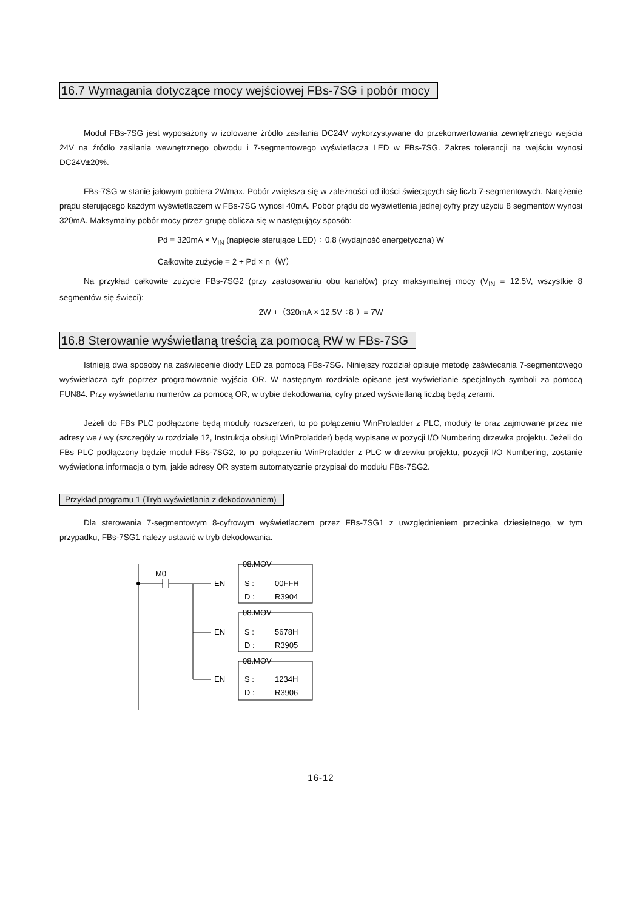16.7 Wymagania dotyczące mocy wejściowej FBs-7SG i pobór mocy
Moduł FBs-7SG jest wyposażony w izolowane źródło zasilania DC24V wykorzystywane do przekonwertowania zewnętrznego wejścia 24V na źródło zasilania wewnętrznego obwodu i 7-segmentowego wyświetlacza LED w FBs-7SG. Zakres tolerancji na wejściu wynosi DC24V±20%.
FBs-7SG w stanie jałowym pobiera 2Wmax. Pobór zwiększa się w zależności od ilości świecących się liczb 7-segmentowych. Natężenie prądu sterującego każdym wyświetlaczem w FBs-7SG wynosi 40mA. Pobór prądu do wyświetlenia jednej cyfry przy użyciu 8 segmentów wynosi 320mA. Maksymalny pobór mocy przez grupę oblicza się w następujący sposób:
Pd = 320mA × V<sub>IN</sub> (napięcie sterujące LED) ÷ 0.8 (wydajność energetyczna) W
Całkowite zużycie = 2 + Pd × n（W）
Na przykład całkowite zużycie FBs-7SG2 (przy zastosowaniu obu kanałów) przy maksymalnej mocy (V<sub>IN</sub> = 12.5V, wszystkie 8 segmentów się świeci):
2W +（320mA × 12.5V ÷8 ）= 7W
16.8 Sterowanie wyświetlaną treścią za pomocą RW w FBs-7SG
Istnieją dwa sposoby na zaświecenie diody LED za pomocą FBs-7SG. Niniejszy rozdział opisuje metodę zaświecania 7-segmentowego wyświetlacza cyfr poprzez programowanie wyjścia OR. W następnym rozdziale opisane jest wyświetlanie specjalnych symboli za pomocą FUN84. Przy wyświetlaniu numerów za pomocą OR, w trybie dekodowania, cyfry przed wyświetlaną liczbą będą zerami.
Jeżeli do FBs PLC podłączone będą moduły rozszerzeń, to po połączeniu WinProladder z PLC, moduły te oraz zajmowane przez nie adresy we / wy (szczegóły w rozdziale 12, Instrukcja obsługi WinProladder) będą wypisane w pozycji I/O Numbering drzewka projektu. Jeżeli do FBs PLC podłączony będzie moduł FBs-7SG2, to po połączeniu WinProladder z PLC w drzewku projektu, pozycji I/O Numbering, zostanie wyświetlona informacja o tym, jakie adresy OR system automatycznie przypisał do modułu FBs-7SG2.
Przykład programu 1 (Tryb wyświetlania z dekodowaniem)
Dla sterowania 7-segmentowym 8-cyfrowym wyświetlaczem przez FBs-7SG1 z uwzględnieniem przecinka dziesiętnego, w tym przypadku, FBs-7SG1 należy ustawić w tryb dekodowania.
M0
08.MOV
EN
S :
00FFH
D :
R3904
08.MOV
EN
S :
5678H
D :
R3905
08.MOV
EN
S :
1234H
D :
R3906
16-12